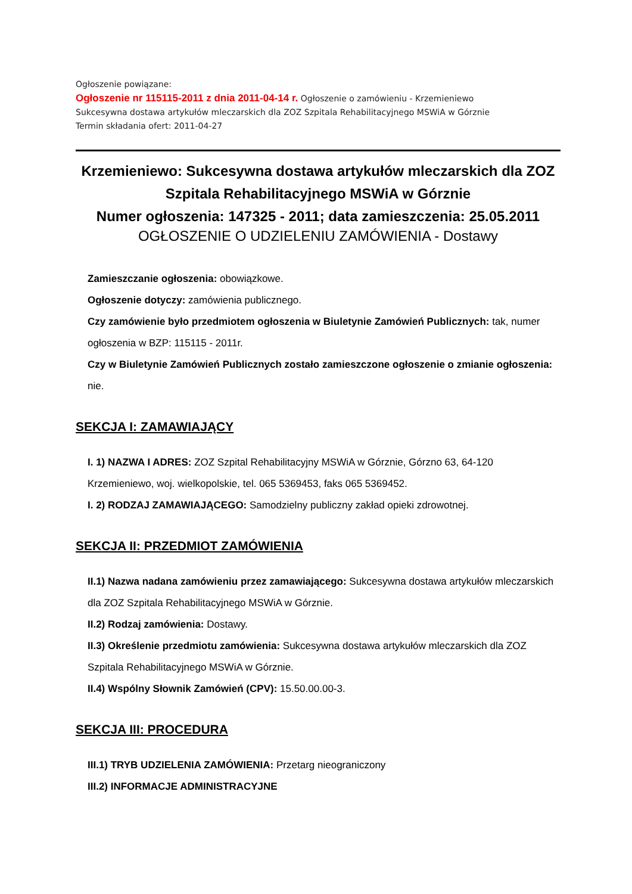Ogłoszenie powiązane:
Ogłoszenie nr 115115-2011 z dnia 2011-04-14 r. Ogłoszenie o zamówieniu - Krzemieniewo
Sukcesywna dostawa artykułów mleczarskich dla ZOZ Szpitala Rehabilitacyjnego MSWiA w Górznie
Termin składania ofert: 2011-04-27
Krzemieniewo: Sukcesywna dostawa artykułów mleczarskich dla ZOZ Szpitala Rehabilitacyjnego MSWiA w Górznie
Numer ogłoszenia: 147325 - 2011; data zamieszczenia: 25.05.2011
OGŁOSZENIE O UDZIELENIU ZAMÓWIENIA - Dostawy
Zamieszczanie ogłoszenia: obowiązkowe.
Ogłoszenie dotyczy: zamówienia publicznego.
Czy zamówienie było przedmiotem ogłoszenia w Biuletynie Zamówień Publicznych: tak, numer ogłoszenia w BZP: 115115 - 2011r.
Czy w Biuletynie Zamówień Publicznych zostało zamieszczone ogłoszenie o zmianie ogłoszenia: nie.
SEKCJA I: ZAMAWIAJĄCY
I. 1) NAZWA I ADRES: ZOZ Szpital Rehabilitacyjny MSWiA w Górznie, Górzno 63, 64-120 Krzemieniewo, woj. wielkopolskie, tel. 065 5369453, faks 065 5369452.
I. 2) RODZAJ ZAMAWIAJĄCEGO: Samodzielny publiczny zakład opieki zdrowotnej.
SEKCJA II: PRZEDMIOT ZAMÓWIENIA
II.1) Nazwa nadana zamówieniu przez zamawiającego: Sukcesywna dostawa artykułów mleczarskich dla ZOZ Szpitala Rehabilitacyjnego MSWiA w Górznie.
II.2) Rodzaj zamówienia: Dostawy.
II.3) Określenie przedmiotu zamówienia: Sukcesywna dostawa artykułów mleczarskich dla ZOZ Szpitala Rehabilitacyjnego MSWiA w Górznie.
II.4) Wspólny Słownik Zamówień (CPV): 15.50.00.00-3.
SEKCJA III: PROCEDURA
III.1) TRYB UDZIELENIA ZAMÓWIENIA: Przetarg nieograniczony
III.2) INFORMACJE ADMINISTRACYJNE